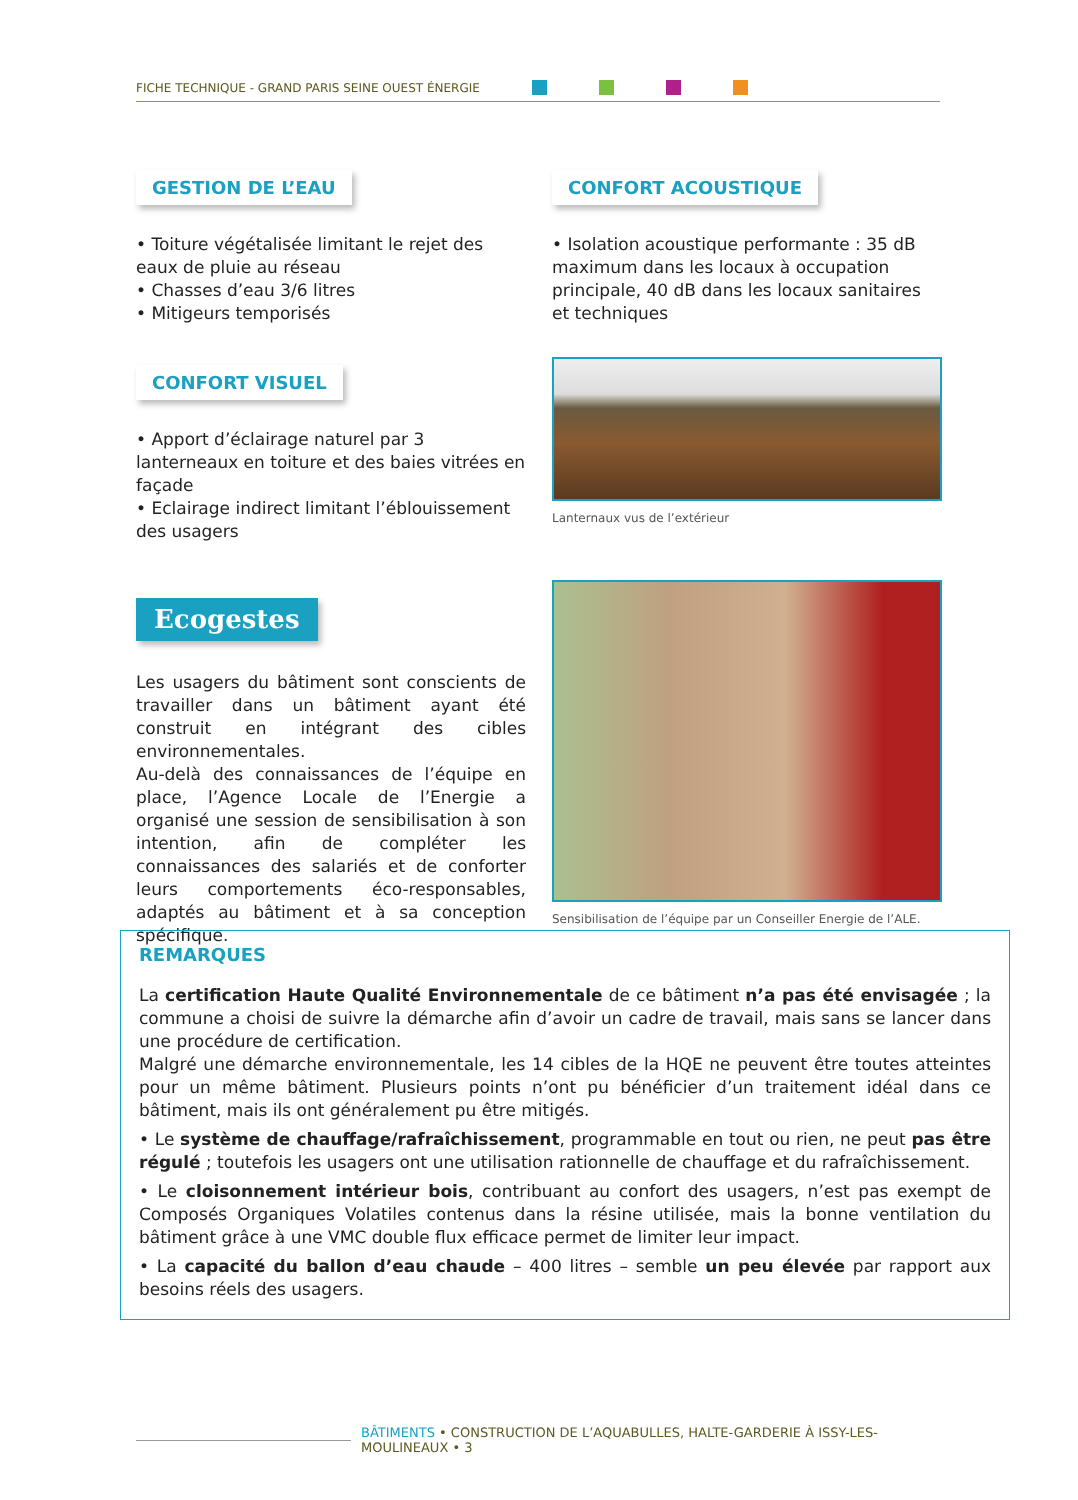FICHE TECHNIQUE - GRAND PARIS SEINE OUEST ÉNERGIE
GESTION DE L’EAU
• Toiture végétalisée limitant le rejet des eaux de pluie au réseau
• Chasses d’eau 3/6 litres
• Mitigeurs temporisés
CONFORT VISUEL
• Apport d’éclairage naturel par 3 lanterneaux en toiture et des baies vitrées en façade
• Eclairage indirect limitant l’éblouissement des usagers
Ecogestes
Les usagers du bâtiment sont conscients de travailler dans un bâtiment ayant été construit en intégrant des cibles environnementales.
Au-delà des connaissances de l’équipe en place, l’Agence Locale de l’Energie a organisé une session de sensibilisation à son intention, afin de compléter les connaissances des salariés et de conforter leurs comportements éco-responsables, adaptés au bâtiment et à sa conception spécifique.
CONFORT ACOUSTIQUE
• Isolation acoustique performante : 35 dB maximum dans les locaux à occupation principale, 40 dB dans les locaux sanitaires et techniques
Lanternaux vus de l’extérieur
Sensibilisation de l’équipe par un Conseiller Energie de l’ALE.
REMARQUES
La certification Haute Qualité Environnementale de ce bâtiment n’a pas été envisagée ; la commune a choisi de suivre la démarche afin d’avoir un cadre de travail, mais sans se lancer dans une procédure de certification.
Malgré une démarche environnementale, les 14 cibles de la HQE ne peuvent être toutes atteintes pour un même bâtiment. Plusieurs points n’ont pu bénéficier d’un traitement idéal dans ce bâtiment, mais ils ont généralement pu être mitigés.
• Le système de chauffage/rafraîchissement, programmable en tout ou rien, ne peut pas être régulé ; toutefois les usagers ont une utilisation rationnelle de chauffage et du rafraîchissement.
• Le cloisonnement intérieur bois, contribuant au confort des usagers, n’est pas exempt de Composés Organiques Volatiles contenus dans la résine utilisée, mais la bonne ventilation du bâtiment grâce à une VMC double flux efficace permet de limiter leur impact.
• La capacité du ballon d’eau chaude – 400 litres – semble un peu élevée par rapport aux besoins réels des usagers.
BÂTIMENTS • CONSTRUCTION DE L’AQUABULLES, HALTE-GARDERIE À ISSY-LES-MOULINEAUX • 3